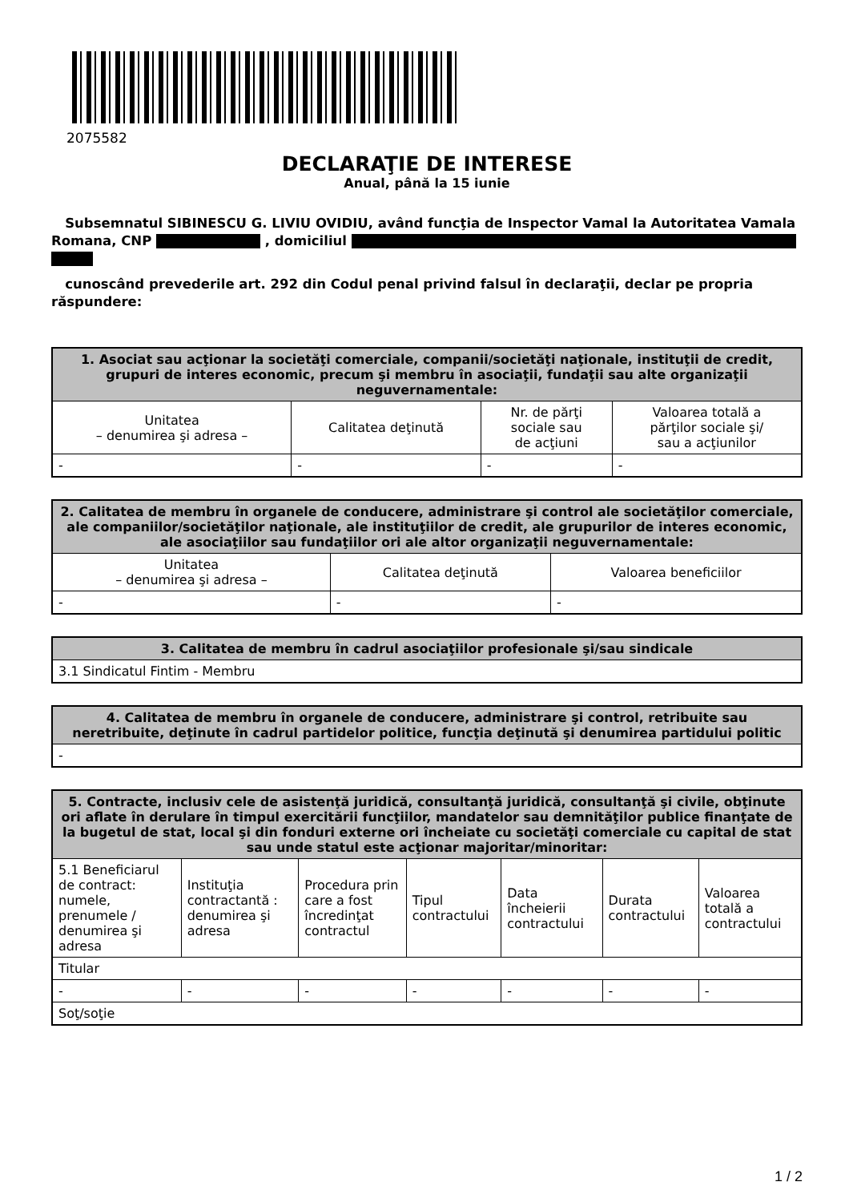2075582
DECLARAŢIE DE INTERESE
Anual, până la 15 iunie
Subsemnatul SIBINESCU G. LIVIU OVIDIU, având funcţia de Inspector Vamal la Autoritatea Vamala Romana, CNP , domiciliul
cunoscând prevederile art. 292 din Codul penal privind falsul în declaraţii, declar pe propria răspundere:
| 1. Asociat sau acţionar la societăţi comerciale, companii/societăţi naţionale, instituţii de credit, grupuri de interes economic, precum şi membru în asociaţii, fundaţii sau alte organizaţii neguvernamentale: | | | |
| --- | --- | --- | --- |
| Unitatea – denumirea şi adresa – | Calitatea deţinută | Nr. de părţi sociale sau de acţiuni | Valoarea totală a părţilor sociale şi/ sau a acţiunilor |
| - | - | - | - |
| 2. Calitatea de membru în organele de conducere, administrare şi control ale societăţilor comerciale, ale companiilor/societăţilor naţionale, ale instituţiilor de credit, ale grupurilor de interes economic, ale asociaţiilor sau fundaţiilor ori ale altor organizaţii neguvernamentale: | | |
| --- | --- | --- |
| Unitatea – denumirea şi adresa – | Calitatea deţinută | Valoarea beneficiilor |
| - | - | - |
| 3. Calitatea de membru în cadrul asociaţiilor profesionale şi/sau sindicale |
| --- |
| 3.1 Sindicatul Fintim - Membru |
| 4. Calitatea de membru în organele de conducere, administrare şi control, retribuite sau neretribuite, deţinute în cadrul partidelor politice, funcţia deţinută şi denumirea partidului politic |
| --- |
| - |
| 5. Contracte, inclusiv cele de asistenţă juridică, consultanţă juridică, consultanţă şi civile, obţinute ori aflate în derulare în timpul exercitării funcţiilor, mandatelor sau demnităţilor publice finanţate de la bugetul de stat, local şi din fonduri externe ori încheiate cu societăţi comerciale cu capital de stat sau unde statul este acţionar majoritar/minoritar: | | | | | | |
| --- | --- | --- | --- | --- | --- | --- |
| 5.1 Beneficiarul de contract: numele, prenumele / denumirea şi adresa | Instituţia contractantă : denumirea şi adresa | Procedura prin care a fost încredinţat contractul | Tipul contractului | Data încheierii contractului | Durata contractului | Valoarea totală a contractului |
| Titular | | | | | | |
| - | - | - | - | - | - | - |
| Soţ/soţie | | | | | | |
1 / 2